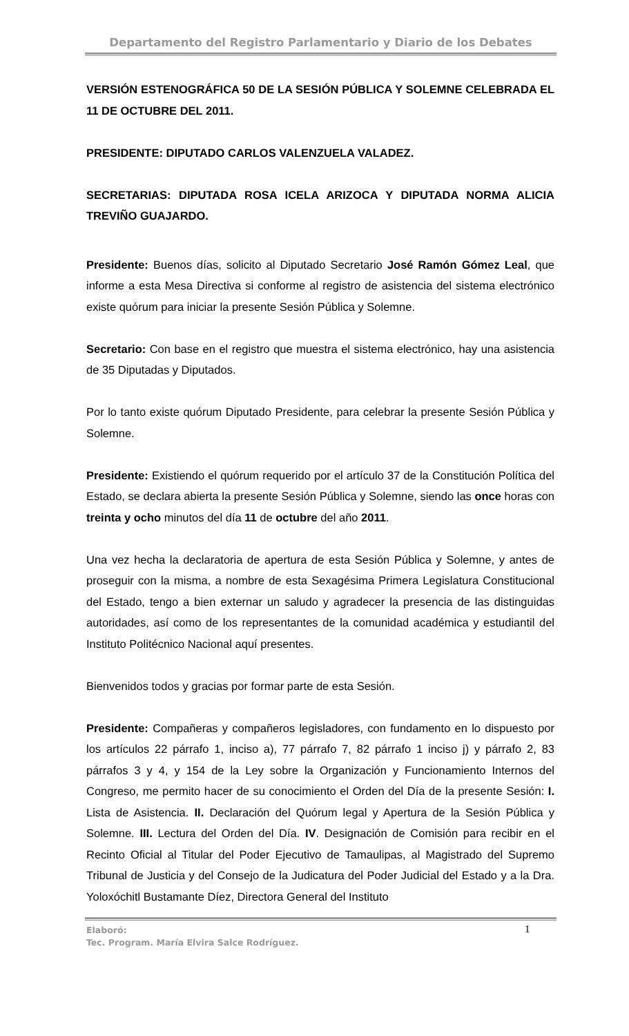Departamento del Registro Parlamentario y Diario de los Debates
VERSIÓN ESTENOGRÁFICA 50 DE LA SESIÓN PÚBLICA Y SOLEMNE CELEBRADA EL 11 DE OCTUBRE DEL 2011.
PRESIDENTE: DIPUTADO CARLOS VALENZUELA VALADEZ.
SECRETARIAS: DIPUTADA ROSA ICELA ARIZOCA Y DIPUTADA NORMA ALICIA TREVIÑO GUAJARDO.
Presidente: Buenos días, solicito al Diputado Secretario José Ramón Gómez Leal, que informe a esta Mesa Directiva si conforme al registro de asistencia del sistema electrónico existe quórum para iniciar la presente Sesión Pública y Solemne.
Secretario: Con base en el registro que muestra el sistema electrónico, hay una asistencia de 35 Diputadas y Diputados.
Por lo tanto existe quórum Diputado Presidente, para celebrar la presente Sesión Pública y Solemne.
Presidente: Existiendo el quórum requerido por el artículo 37 de la Constitución Política del Estado, se declara abierta la presente Sesión Pública y Solemne, siendo las once horas con treinta y ocho minutos del día 11 de octubre del año 2011.
Una vez hecha la declaratoria de apertura de esta Sesión Pública y Solemne, y antes de proseguir con la misma, a nombre de esta Sexagésima Primera Legislatura Constitucional del Estado, tengo a bien externar un saludo y agradecer la presencia de las distinguidas autoridades, así como de los representantes de la comunidad académica y estudiantil del Instituto Politécnico Nacional aquí presentes.
Bienvenidos todos y gracias por formar parte de esta Sesión.
Presidente: Compañeras y compañeros legisladores, con fundamento en lo dispuesto por los artículos 22 párrafo 1, inciso a), 77 párrafo 7, 82 párrafo 1 inciso j) y párrafo 2, 83 párrafos 3 y 4, y 154 de la Ley sobre la Organización y Funcionamiento Internos del Congreso, me permito hacer de su conocimiento el Orden del Día de la presente Sesión: I. Lista de Asistencia. II. Declaración del Quórum legal y Apertura de la Sesión Pública y Solemne. III. Lectura del Orden del Día. IV. Designación de Comisión para recibir en el Recinto Oficial al Titular del Poder Ejecutivo de Tamaulipas, al Magistrado del Supremo Tribunal de Justicia y del Consejo de la Judicatura del Poder Judicial del Estado y a la Dra. Yoloxóchitl Bustamante Díez, Directora General del Instituto
Elaboró:
Tec. Program. María Elvira Salce Rodríguez.
1